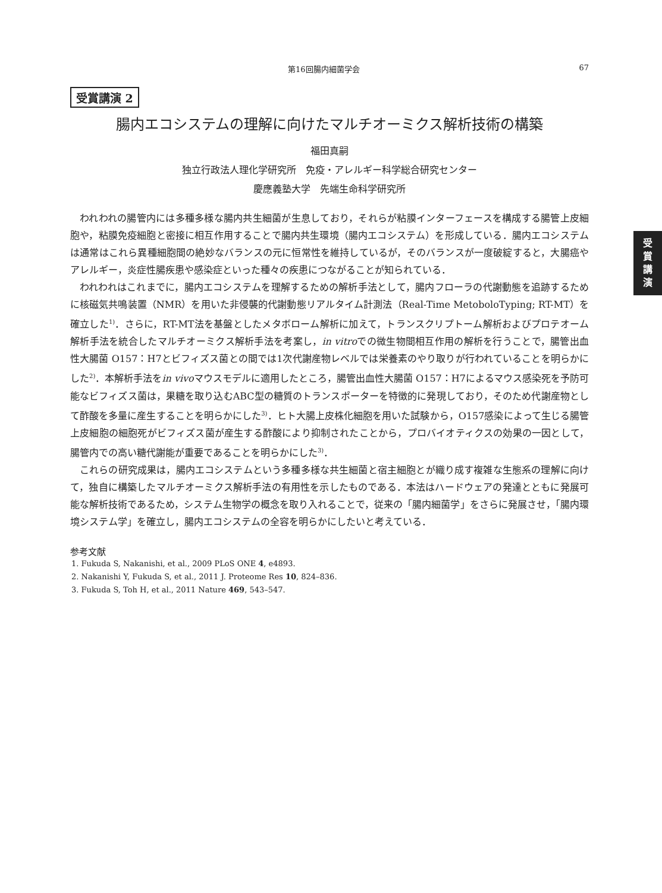第16回腸内細菌学会 67
受
賞
講
演
受賞講演 2
腸内エコシステムの理解に向けたマルチオーミクス解析技術の構築
福田真嗣
独立行政法人理化学研究所　免疫・アレルギー科学総合研究センター
慶應義塾大学　先端生命科学研究所
われわれの腸管内には多種多様な腸内共生細菌が生息しており，それらが粘膜インターフェースを構成する腸管上皮細胞や，粘膜免疫細胞と密接に相互作用することで腸内共生環境（腸内エコシステム）を形成している．腸内エコシステムは通常はこれら異種細胞間の絶妙なバランスの元に恒常性を維持しているが，そのバランスが一度破綻すると，大腸癌やアレルギー，炎症性腸疾患や感染症といった種々の疾患につながることが知られている．
われわれはこれまでに，腸内エコシステムを理解するための解析手法として，腸内フローラの代謝動態を追跡するために核磁気共鳴装置（NMR）を用いた非侵襲的代謝動態リアルタイム計測法（Real-Time MetoboloTyping; RT-MT）を確立した<sup>1)</sup>．さらに，RT-MT法を基盤としたメタボローム解析に加えて，トランスクリプトーム解析およびプロテオーム解析手法を統合したマルチオーミクス解析手法を考案し，in vitroでの微生物間相互作用の解析を行うことで，腸管出血性大腸菌 O157：H7とビフィズス菌との間では1次代謝産物レベルでは栄養素のやり取りが行われていることを明らかにした<sup>2)</sup>．本解析手法をin vivoマウスモデルに適用したところ，腸管出血性大腸菌 O157：H7によるマウス感染死を予防可能なビフィズス菌は，果糖を取り込むABC型の糖質のトランスポーターを特徴的に発現しており，そのため代謝産物として酢酸を多量に産生することを明らかにした<sup>3)</sup>．ヒト大腸上皮株化細胞を用いた試験から，O157感染によって生じる腸管上皮細胞の細胞死がビフィズス菌が産生する酢酸により抑制されたことから，プロバイオティクスの効果の一因として，腸管内での高い糖代謝能が重要であることを明らかにした<sup>3)</sup>．
これらの研究成果は，腸内エコシステムという多種多様な共生細菌と宿主細胞とが織り成す複雑な生態系の理解に向けて，独自に構築したマルチオーミクス解析手法の有用性を示したものである．本法はハードウェアの発達とともに発展可能な解析技術であるため，システム生物学の概念を取り入れることで，従来の「腸内細菌学」をさらに発展させ，「腸内環境システム学」を確立し，腸内エコシステムの全容を明らかにしたいと考えている．
参考文献
1. Fukuda S, Nakanishi, et al., 2009 PLoS ONE 4, e4893.
2. Nakanishi Y, Fukuda S, et al., 2011 J. Proteome Res 10, 824–836.
3. Fukuda S, Toh H, et al., 2011 Nature 469, 543–547.